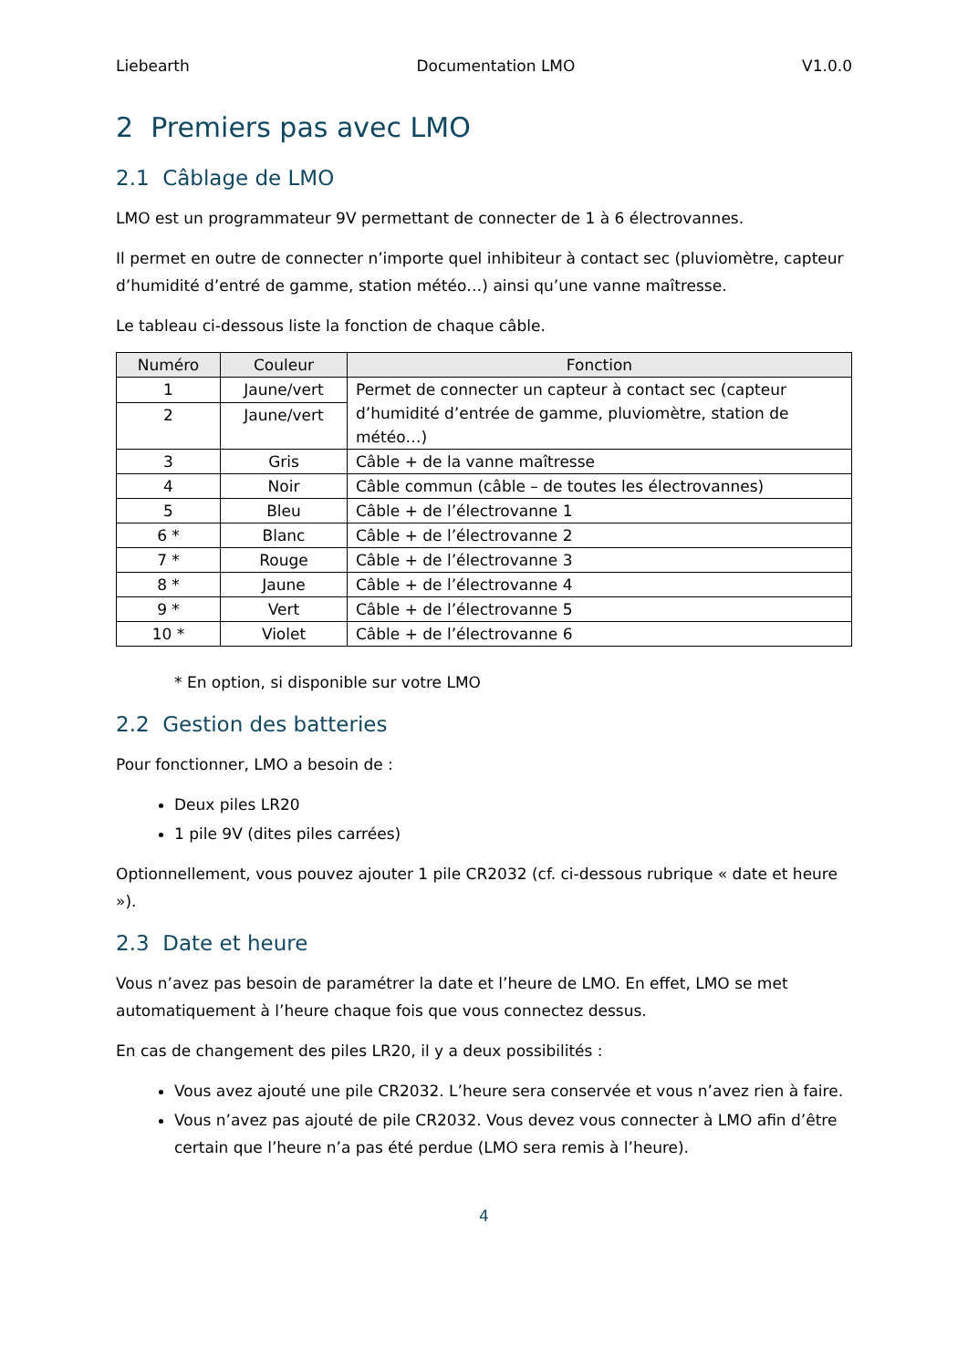Liebearth Documentation LMO V1.0.0
2 Premiers pas avec LMO
2.1 Câblage de LMO
LMO est un programmateur 9V permettant de connecter de 1 à 6 électrovannes.
Il permet en outre de connecter n’importe quel inhibiteur à contact sec (pluviomètre, capteur d’humidité d’entré de gamme, station météo…) ainsi qu’une vanne maîtresse.
Le tableau ci-dessous liste la fonction de chaque câble.
| Numéro | Couleur | Fonction |
| --- | --- | --- |
| 1 | Jaune/vert | Permet de connecter un capteur à contact sec (capteur d’humidité d’entrée de gamme, pluviomètre, station de météo…) |
| 2 | Jaune/vert | |
| 3 | Gris | Câble + de la vanne maîtresse |
| 4 | Noir | Câble commun (câble – de toutes les électrovannes) |
| 5 | Bleu | Câble + de l’électrovanne 1 |
| 6 * | Blanc | Câble + de l’électrovanne 2 |
| 7 * | Rouge | Câble + de l’électrovanne 3 |
| 8 * | Jaune | Câble + de l’électrovanne 4 |
| 9 * | Vert | Câble + de l’électrovanne 5 |
| 10 * | Violet | Câble + de l’électrovanne 6 |
* En option, si disponible sur votre LMO
2.2 Gestion des batteries
Pour fonctionner, LMO a besoin de :
Deux piles LR20
1 pile 9V (dites piles carrées)
Optionnellement, vous pouvez ajouter 1 pile CR2032 (cf. ci-dessous rubrique « date et heure »).
2.3 Date et heure
Vous n’avez pas besoin de paramétrer la date et l’heure de LMO. En effet, LMO se met automatiquement à l’heure chaque fois que vous connectez dessus.
En cas de changement des piles LR20, il y a deux possibilités :
Vous avez ajouté une pile CR2032. L’heure sera conservée et vous n’avez rien à faire.
Vous n’avez pas ajouté de pile CR2032. Vous devez vous connecter à LMO afin d’être certain que l’heure n’a pas été perdue (LMO sera remis à l’heure).
4